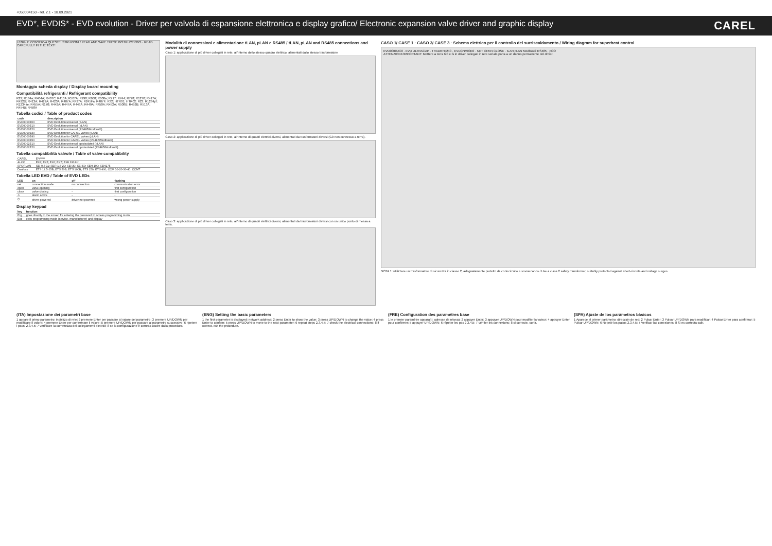+050004150 - rel. 2.1 - 10.09.2021
EVD*, EVDIS* - EVD evolution - Driver per valvola di espansione elettronica e display grafico/ Electronic expansion valve driver and graphic display CAREL
LEGGI E CONSERVA QUESTE ISTRUZIONI / READ AND SAVE THESE INSTRUCTIONS · READ CAREFULLY IN THE TEXT!
Montaggio scheda display / Display board mounting
Compatibilità refrigeranti / Refrigerant compatibility
R22; R134a; R404A; R407C; R410A; R507A; R290; R600; R600a; R717; R744; R728; R1270; R417A; R422D; R413A; R422A; R423A; R407A; R427A; R245Fa; R407F; R32; HTR01; HTR02; R23; R1234yf; R1234ze; R455A; R170; R442A; R447A; R448A; R449A; R450A; R452A; R508B; R452B; R513A; R454B; R458A
Tabella codici / Table of product codes
| code | description |
| --- | --- |
| EVD0000E00 | EVD Evolution universal (tLAN) |
| EVD0000E10 | EVD Evolution universal (pLAN) |
| EVD0000E20 | EVD Evolution universal (RS485/Modbus®) |
| EVD0000E30 | EVD Evolution for CAREL valves (tLAN) |
| EVD0000E40 | EVD Evolution for CAREL valves (pLAN) |
| EVD0000E50 | EVD Evolution for CAREL valves (RS485/Modbus®) |
| EVD0002E10 | EVD Evolution universal optoisolated (pLAN) |
| EVD0002E20 | EVD Evolution universal optoisolated (RS485/Modbus®) |
Tabella compatibilità valvole / Table of valve compatibility
| CAREL | E*V**** |
| ALCO | EX4; EX5; EX6; EX7; EX8 330 Hz |
| SPORLAN | SEI 0.5-11; SER 1.5-20; SEI 30; SEI 50; SEH 100; SEH175 |
| Danfoss | ETS 12.5-25B; ETS 50B; ETS 100B; ETS 250; ETS 400; CCM 10-20-30-40; CCMT |
Tabella LED EVD / Table of EVD LEDs
| LED | on | off | flashing |
| --- | --- | --- | --- |
| net | connection made | no connection | communication error |
| open | valve opening | - | first configuration |
| close | valve closing | - | first configuration |
| ⚠ | alarm active | - | - |
| ⏻ | driver powered | driver not powered | wrong power supply |
Display keypad
| key | function |
| --- | --- |
| Prg | goes directly to the screen for entering the password to access programming mode |
| Esc | exits programming mode (service, manufacturer) and display |
Modalità di connessioni e alimentazione tLAN, pLAN e RS485 / tLAN, pLAN and RS485 connections and power supply
Caso 1: applicazione di più driver collegati in rete, all'interno dello stesso quadro elettrico, alimentati dallo stesso trasformatore
Caso 2: applicazione di più driver collegati in rete, all'interno di quadri elettrici diversi, alimentati da trasformatori diversi (G0 non connesso a terra).
Caso 3: applicazione di più driver collegati in rete, all'interno di quadri elettrici diversi, alimentati da trasformatori diversi con un unico punto di messa a terra.
CASO 1/ CASE 1 · CASO 3/ CASE 3 · Schema elettrico per il controllo del surriscaldamento / Wiring diagram for superheat control
EVD0000UC0 · EVD ULTRACAP · TRADRFE240 · EVDCNV00E0 · NET OPEN CLOSE · tLAN pLAN Modbus® RS485 · pCO
ATTENZIONE/IMPORTANT: Mettere a terra G0 e G in driver collegati in rete seriale porta a un danno permanente del driver.
NOTA 1: utilizzare un trasformatore di sicurezza in classe 2, adeguatamente protetto da cortocircuito e sovraccarico / Use a class 2 safety transformer, suitably protected against short-circuits and voltage surges
(ITA) Impostazione dei parametri base
1 appare il primo parametro: indirizzo di rete; 2 premere Enter per passare al valore del parametro; 3 premere UP/DOWN per modificare il valore; 4 premere Enter per confermare il valore; 5 premere UP/DOWN per passare al parametro successivo; 6 ripetere i passi 2,3,4,5; 7 verificare la correttezza dei collegamenti elettrici; 8 se la configurazione è corretta uscire dalla procedura.
(ENG) Setting the basic parameters
1 the first parameter is displayed: network address; 2 press Enter to show the value; 3 press UP/DOWN to change the value; 4 press Enter to confirm; 5 press UP/DOWN to move to the next parameter; 6 repeat steps 2,3,4,5; 7 check the electrical connections; 8 if correct, exit the procedure.
(FRE) Configuration des paramètres base
1 le premier paramètre apparaît : adresse de réseau; 2 appuyer Enter; 3 appuyer UP/DOWN pour modifier la valeur; 4 appuyer Enter pour confirmer; 5 appuyer UP/DOWN; 6 répéter les pas 2,3,4,5; 7 vérifier les connexions; 8 si correcte, sortir.
(SPA) Ajuste de los parámetros básicos
1 Aparece el primer parámetro: dirección de red; 2 Pulsar Enter; 3 Pulsar UP/DOWN para modificar; 4 Pulsar Enter para confirmar; 5 Pulsar UP/DOWN; 6 Repetir los pasos 2,3,4,5; 7 Verificar las conexiones; 8 Si es correcta salir.